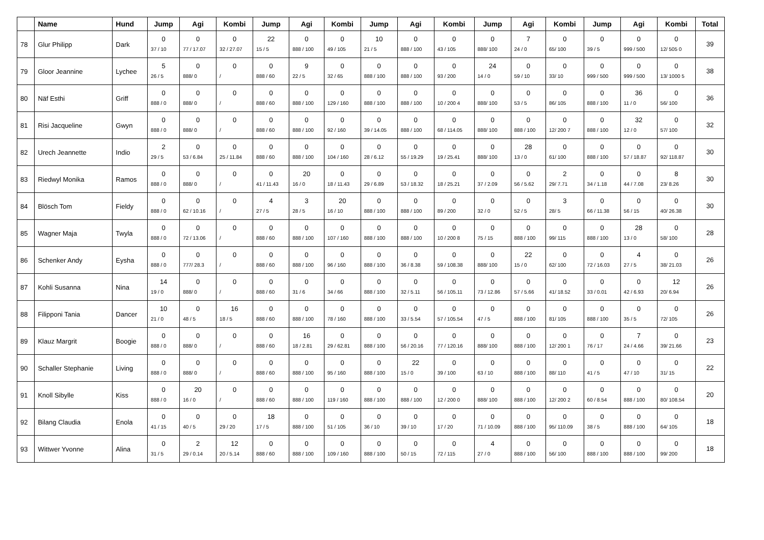| | Name | Hund | Jump | Agi | Kombi | Jump | Agi | Kombi | Jump | Agi | Kombi | Jump | Agi | Kombi | Jump | Agi | Kombi | Total |
| --- | --- | --- | --- | --- | --- | --- | --- | --- | --- | --- | --- | --- | --- | --- | --- | --- | --- | --- |
| 78 | Glur Philipp | Dark | 0 37 / 10 | 0 77 / 17.07 | 0 32 / 27.07 | 22 15 / 5 | 0 888 / 100 | 0 49 / 105 | 10 21 / 5 | 0 888 / 100 | 0 43 / 105 | 0 888/ 100 | 7 24 / 0 | 0 65/ 100 | 0 39 / 5 | 0 999 / 500 | 0 12/ 505 0 | 39 |
| 79 | Gloor Jeannine | Lychee | 5 26 / 5 | 0 888/ 0 | 0 / | 0 888 / 60 | 9 22 / 5 | 0 32 / 65 | 0 888 / 100 | 0 888 / 100 | 0 93 / 200 | 24 14 / 0 | 0 59 / 10 | 0 33/ 10 | 0 999 / 500 | 0 999 / 500 | 0 13/ 1000 5 | 38 |
| 80 | Näf Esthi | Griff | 0 888 / 0 | 0 888/ 0 | 0 / | 0 888 / 60 | 0 888 / 100 | 0 129 / 160 | 0 888 / 100 | 0 888 / 100 | 0 10 / 200 4 | 0 888/ 100 | 0 53 / 5 | 0 86/ 105 | 0 888 / 100 | 36 11 / 0 | 0 56/ 100 | 36 |
| 81 | Risi Jacqueline | Gwyn | 0 888 / 0 | 0 888/ 0 | 0 / | 0 888 / 60 | 0 888 / 100 | 0 92 / 160 | 0 39 / 14.05 | 0 888 / 100 | 0 68 / 114.05 | 0 888/ 100 | 0 888 / 100 | 0 12/ 200 7 | 0 888 / 100 | 32 12 / 0 | 0 57/ 100 | 32 |
| 82 | Urech Jeannette | Indio | 2 29 / 5 | 0 53 / 6.84 | 0 25 / 11.84 | 0 888 / 60 | 0 888 / 100 | 0 104 / 160 | 0 28 / 6.12 | 0 55 / 19.29 | 0 19 / 25.41 | 0 888/ 100 | 28 13 / 0 | 0 61/ 100 | 0 888 / 100 | 0 57 / 18.87 | 0 92/ 118.87 | 30 |
| 83 | Riedwyl Monika | Ramos | 0 888 / 0 | 0 888/ 0 | 0 / | 0 41 / 11.43 | 20 16 / 0 | 0 18 / 11.43 | 0 29 / 6.89 | 0 53 / 18.32 | 0 18 / 25.21 | 0 37 / 2.09 | 0 56 / 5.62 | 2 29/ 7.71 | 0 34 / 1.18 | 0 44 / 7.08 | 8 23/ 8.26 | 30 |
| 84 | Blösch Tom | Fieldy | 0 888 / 0 | 0 62 / 10.16 | 0 / | 4 27 / 5 | 3 28 / 5 | 20 16 / 10 | 0 888 / 100 | 0 888 / 100 | 0 89 / 200 | 0 32 / 0 | 0 52 / 5 | 3 28/ 5 | 0 66 / 11.38 | 0 56 / 15 | 0 40/ 26.38 | 30 |
| 85 | Wagner Maja | Twyla | 0 888 / 0 | 0 72 / 13.06 | 0 / | 0 888 / 60 | 0 888 / 100 | 0 107 / 160 | 0 888 / 100 | 0 888 / 100 | 0 10 / 200 8 | 0 75 / 15 | 0 888 / 100 | 0 99/ 115 | 0 888 / 100 | 28 13 / 0 | 0 58/ 100 | 28 |
| 86 | Schenker Andy | Eysha | 0 888 / 0 | 0 777/ 28.3 | 0 / | 0 888 / 60 | 0 888 / 100 | 0 96 / 160 | 0 888 / 100 | 0 36 / 8.38 | 0 59 / 108.38 | 0 888/ 100 | 22 15 / 0 | 0 62/ 100 | 0 72 / 16.03 | 4 27 / 5 | 0 38/ 21.03 | 26 |
| 87 | Kohli Susanna | Nina | 14 19 / 0 | 0 888/ 0 | 0 / | 0 888 / 60 | 0 31 / 6 | 0 34 / 66 | 0 888 / 100 | 0 32 / 5.11 | 0 56 / 105.11 | 0 73 / 12.86 | 0 57 / 5.66 | 0 41/ 18.52 | 0 33 / 0.01 | 0 42 / 6.93 | 12 20/ 6.94 | 26 |
| 88 | Filipponi Tania | Dancer | 10 21 / 0 | 0 48 / 5 | 16 18 / 5 | 0 888 / 60 | 0 888 / 100 | 0 78 / 160 | 0 888 / 100 | 0 33 / 5.54 | 0 57 / 105.54 | 0 47 / 5 | 0 888 / 100 | 0 81/ 105 | 0 888 / 100 | 0 35 / 5 | 0 72/ 105 | 26 |
| 89 | Klauz Margrit | Boogie | 0 888 / 0 | 0 888/ 0 | 0 / | 0 888 / 60 | 16 18 / 2.81 | 0 29 / 62.81 | 0 888 / 100 | 0 56 / 20.16 | 0 77 / 120.16 | 0 888/ 100 | 0 888 / 100 | 0 12/ 200 1 | 0 76 / 17 | 7 24 / 4.66 | 0 39/ 21.66 | 23 |
| 90 | Schaller Stephanie | Living | 0 888 / 0 | 0 888/ 0 | 0 / | 0 888 / 60 | 0 888 / 100 | 0 95 / 160 | 0 888 / 100 | 22 15 / 0 | 0 39 / 100 | 0 63 / 10 | 0 888 / 100 | 0 88/ 110 | 0 41 / 5 | 0 47 / 10 | 0 31/ 15 | 22 |
| 91 | Knoll Sibylle | Kiss | 0 888 / 0 | 20 16 / 0 | 0 / | 0 888 / 60 | 0 888 / 100 | 0 119 / 160 | 0 888 / 100 | 0 888 / 100 | 0 12 / 200 0 | 0 888/ 100 | 0 888 / 100 | 0 12/ 200 2 | 0 60 / 8.54 | 0 888 / 100 | 0 80/ 108.54 | 20 |
| 92 | Bilang Claudia | Enola | 0 41 / 15 | 0 40 / 5 | 0 29 / 20 | 18 17 / 5 | 0 888 / 100 | 0 51 / 105 | 0 36 / 10 | 0 39 / 10 | 0 17 / 20 | 0 71 / 10.09 | 0 888 / 100 | 0 95/ 110.09 | 0 38 / 5 | 0 888 / 100 | 0 64/ 105 | 18 |
| 93 | Wittwer Yvonne | Alina | 0 31 / 5 | 2 29 / 0.14 | 12 20 / 5.14 | 0 888 / 60 | 0 888 / 100 | 0 109 / 160 | 0 888 / 100 | 0 50 / 15 | 0 72 / 115 | 4 27 / 0 | 0 888 / 100 | 0 56/ 100 | 0 888 / 100 | 0 888 / 100 | 0 99/ 200 | 18 |